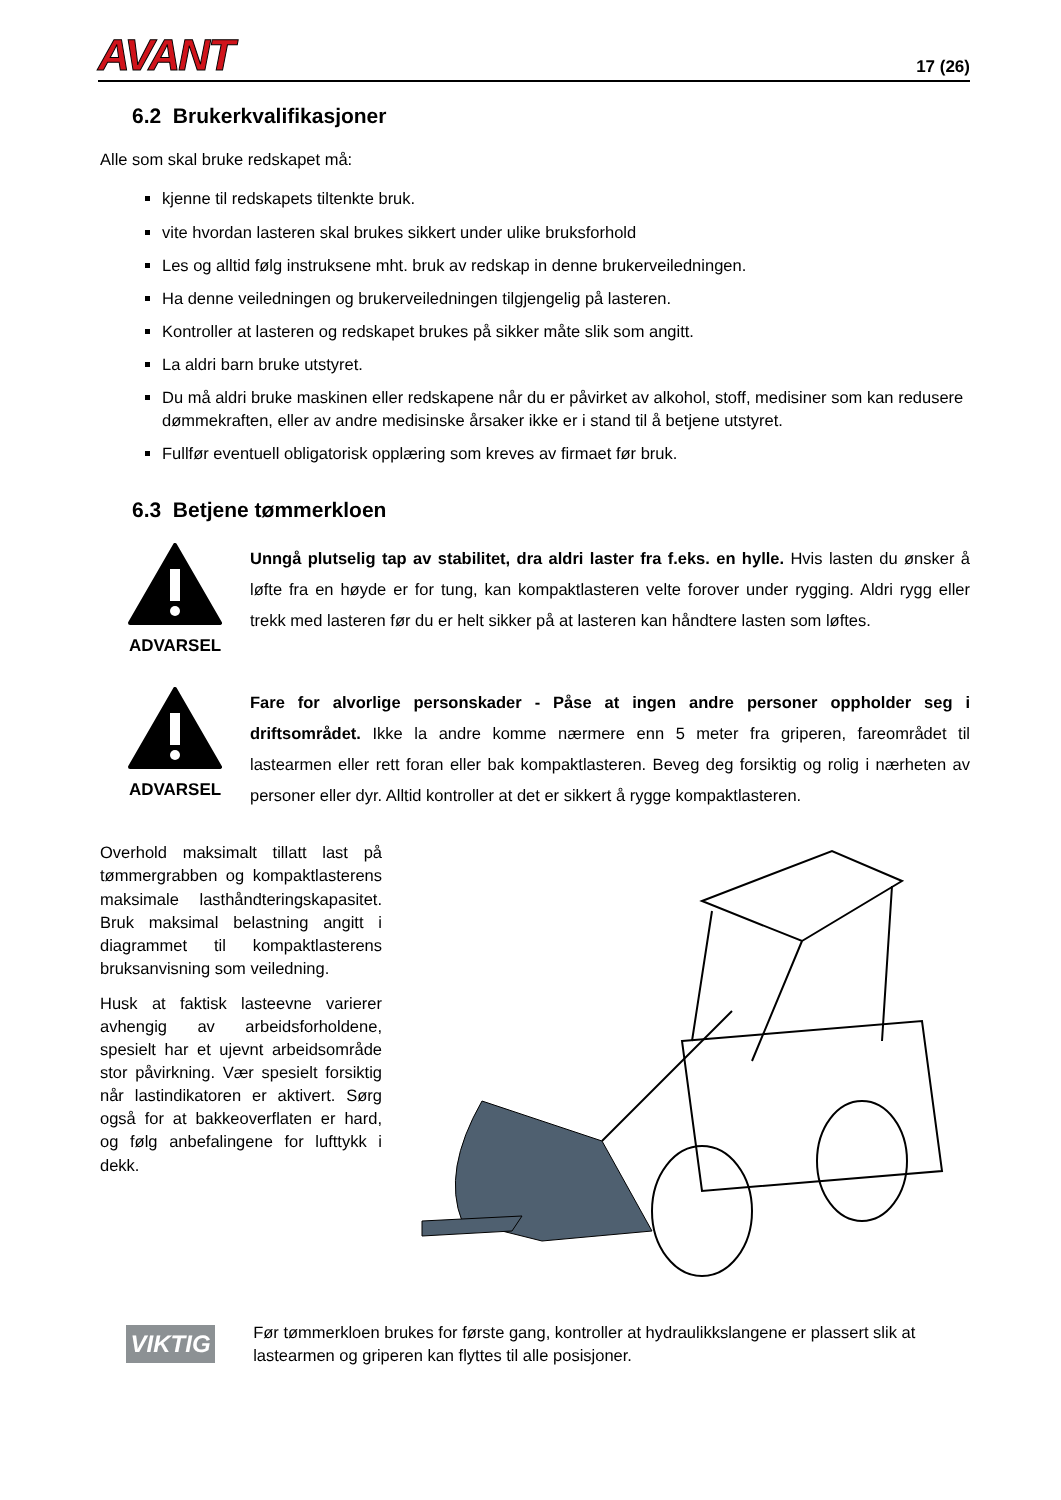AVANT 17 (26)
6.2 Brukerkvalifikasjoner
Alle som skal bruke redskapet må:
kjenne til redskapets tiltenkte bruk.
vite hvordan lasteren skal brukes sikkert under ulike bruksforhold
Les og alltid følg instruksene mht. bruk av redskap in denne brukerveiledningen.
Ha denne veiledningen og brukerveiledningen tilgjengelig på lasteren.
Kontroller at lasteren og redskapet brukes på sikker måte slik som angitt.
La aldri barn bruke utstyret.
Du må aldri bruke maskinen eller redskapene når du er påvirket av alkohol, stoff, medisiner som kan redusere dømmekraften, eller av andre medisinske årsaker ikke er i stand til å betjene utstyret.
Fullfør eventuell obligatorisk opplæring som kreves av firmaet før bruk.
6.3 Betjene tømmerkloen
ADVARSEL
Unngå plutselig tap av stabilitet, dra aldri laster fra f.eks. en hylle. Hvis lasten du ønsker å løfte fra en høyde er for tung, kan kompaktlasteren velte forover under rygging. Aldri rygg eller trekk med lasteren før du er helt sikker på at lasteren kan håndtere lasten som løftes.
ADVARSEL
Fare for alvorlige personskader - Påse at ingen andre personer oppholder seg i driftsområdet. Ikke la andre komme nærmere enn 5 meter fra griperen, fareområdet til lastearmen eller rett foran eller bak kompaktlasteren. Beveg deg forsiktig og rolig i nærheten av personer eller dyr. Alltid kontroller at det er sikkert å rygge kompaktlasteren.
Overhold maksimalt tillatt last på tømmergrabben og kompaktlasterens maksimale lasthåndteringskapasitet. Bruk maksimal belastning angitt i diagrammet til kompaktlasterens bruksanvisning som veiledning.
Husk at faktisk lasteevne varierer avhengig av arbeidsforholdene, spesielt har et ujevnt arbeidsområde stor påvirkning. Vær spesielt forsiktig når lastindikatoren er aktivert. Sørg også for at bakkeoverflaten er hard, og følg anbefalingene for lufttykk i dekk.
VIKTIG
Før tømmerkloen brukes for første gang, kontroller at hydraulikkslangene er plassert slik at lastearmen og griperen kan flyttes til alle posisjoner.